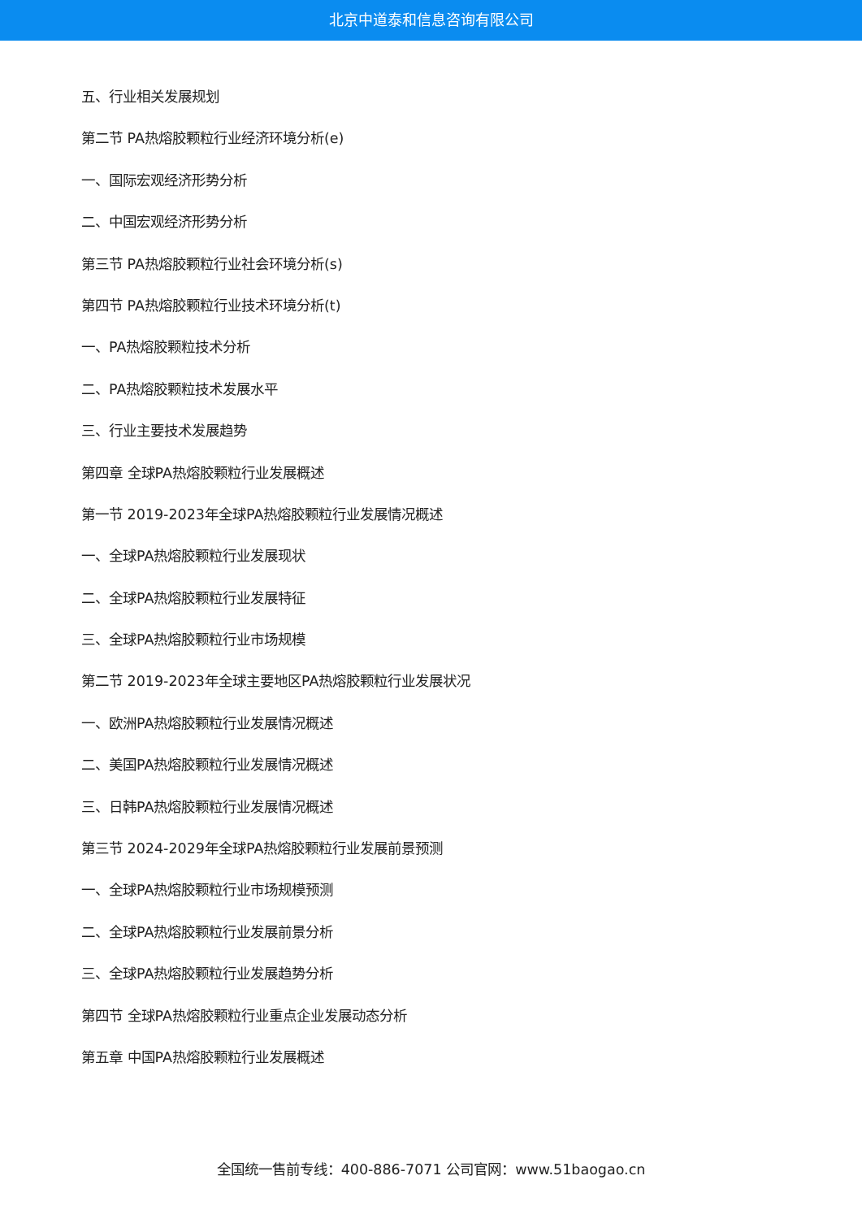北京中道泰和信息咨询有限公司
五、行业相关发展规划
第二节 PA热熔胶颗粒行业经济环境分析(e)
一、国际宏观经济形势分析
二、中国宏观经济形势分析
第三节 PA热熔胶颗粒行业社会环境分析(s)
第四节 PA热熔胶颗粒行业技术环境分析(t)
一、PA热熔胶颗粒技术分析
二、PA热熔胶颗粒技术发展水平
三、行业主要技术发展趋势
第四章 全球PA热熔胶颗粒行业发展概述
第一节 2019-2023年全球PA热熔胶颗粒行业发展情况概述
一、全球PA热熔胶颗粒行业发展现状
二、全球PA热熔胶颗粒行业发展特征
三、全球PA热熔胶颗粒行业市场规模
第二节 2019-2023年全球主要地区PA热熔胶颗粒行业发展状况
一、欧洲PA热熔胶颗粒行业发展情况概述
二、美国PA热熔胶颗粒行业发展情况概述
三、日韩PA热熔胶颗粒行业发展情况概述
第三节 2024-2029年全球PA热熔胶颗粒行业发展前景预测
一、全球PA热熔胶颗粒行业市场规模预测
二、全球PA热熔胶颗粒行业发展前景分析
三、全球PA热熔胶颗粒行业发展趋势分析
第四节 全球PA热熔胶颗粒行业重点企业发展动态分析
第五章 中国PA热熔胶颗粒行业发展概述
全国统一售前专线：400-886-7071 公司官网：www.51baogao.cn